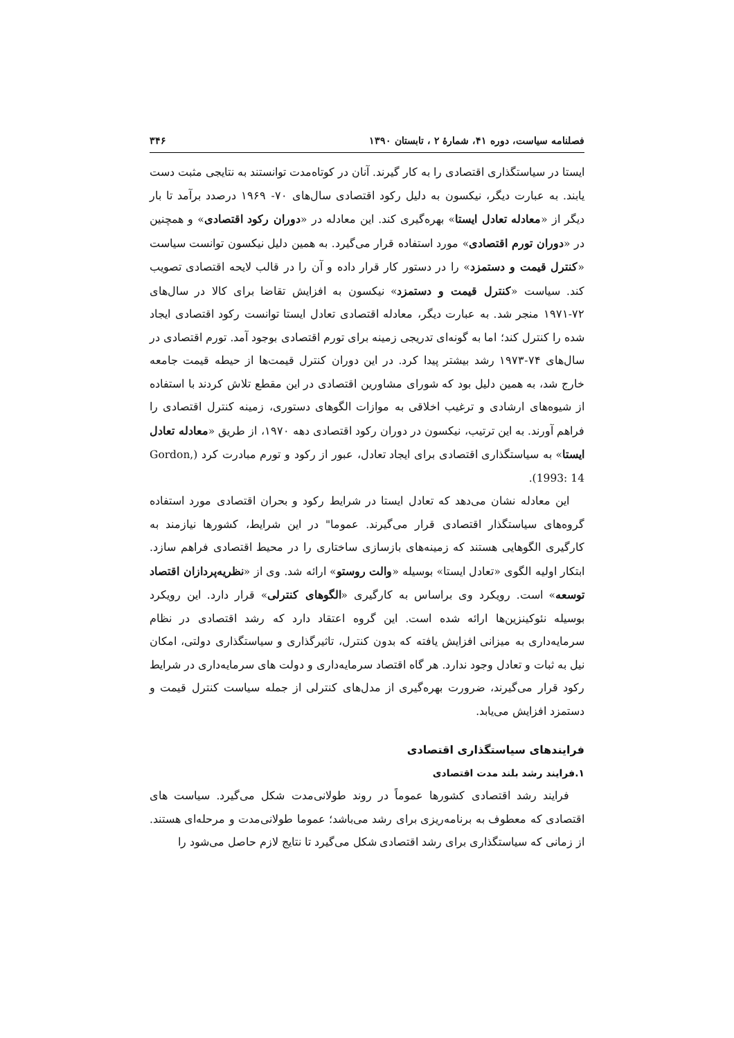فصلنامه سیاست، دوره ۴۱، شمارۀ ۲ ، تابستان ۱۳۹۰ ۳۴۶
ایستا در سیاستگذاری اقتصادی را به کار گیرند. آنان در کوتاه‌مدت توانستند به نتایجی مثبت دست یابند. به عبارت دیگر، نیکسون به دلیل رکود اقتصادی سال‌های ۷۰- ۱۹۶۹ درصدد برآمد تا بار دیگر از «معادله تعادل ایستا» بهره‌گیری کند. این معادله در «دوران رکود اقتصادی» و همچنین در «دوران تورم اقتصادی» مورد استفاده قرار می‌گیرد. به همین دلیل نیکسون توانست سیاست «کنترل قیمت و دستمزد» را در دستور کار قرار داده و آن را در قالب لایحه اقتصادی تصویب کند. سیاست «کنترل قیمت و دستمزد» نیکسون به افزایش تقاضا برای کالا در سال‌های ۷۲-۱۹۷۱ منجر شد. به عبارت دیگر، معادله اقتصادی تعادل ایستا توانست رکود اقتصادی ایجاد شده را کنترل کند؛ اما به گونه‌ای تدریجی زمینه برای تورم اقتصادی بوجود آمد. تورم اقتصادی در سال‌های ۷۴-۱۹۷۳ رشد بیشتر پیدا کرد. در این دوران کنترل قیمت‌ها از حیطه قیمت جامعه خارج شد، به همین دلیل بود که شورای مشاورین اقتصادی در این مقطع تلاش کردند با استفاده از شیوه‌های ارشادی و ترغیب اخلاقی به موازات الگوهای دستوری، زمینه کنترل اقتصادی را فراهم آورند. به این ترتیب، نیکسون در دوران رکود اقتصادی دهه ۱۹۷۰، از طریق «معادله تعادل ایستا» به سیاستگذاری اقتصادی برای ایجاد تعادل، عبور از رکود و تورم مبادرت کرد (Gordon, 1993: 14).
این معادله نشان می‌دهد که تعادل ایستا در شرایط رکود و بحران اقتصادی مورد استفاده گروه‌های سیاستگذار اقتصادی قرار می‌گیرند. عموما" در این شرایط، کشورها نیازمند به کارگیری الگوهایی هستند که زمینه‌های بازسازی ساختاری را در محیط اقتصادی فراهم سازد. ابتکار اولیه الگوی «تعادل ایستا» بوسیله «والت روستو» ارائه شد. وی از «نظریه‌پردازان اقتصاد توسعه» است. رویکرد وی براساس به کارگیری «الگوهای کنترلی» قرار دارد. این رویکرد بوسیله نئوکینزین‌ها ارائه شده است. این گروه اعتقاد دارد که رشد اقتصادی در نظام سرمایه‌داری به میزانی افزایش یافته که بدون کنترل، تاثیرگذاری و سیاستگذاری دولتی، امکان نیل به ثبات و تعادل وجود ندارد. هر گاه اقتصاد سرمایه‌داری و دولت های سرمایه‌داری در شرایط رکود قرار می‌گیرند، ضرورت بهره‌گیری از مدل‌های کنترلی از جمله سیاست کنترل قیمت و دستمزد افزایش می‌یابد.
فرایندهای سیاستگذاری اقتصادی
۱.فرایند رشد بلند مدت اقتصادی
فرایند رشد اقتصادی کشورها عموماً در روند طولانی‌مدت شکل می‌گیرد. سیاست های اقتصادی که معطوف به برنامه‌ریزی برای رشد می‌باشد؛ عموما طولانی‌مدت و مرحله‌ای هستند. از زمانی که سیاستگذاری برای رشد اقتصادی شکل می‌گیرد تا نتایج لازم حاصل می‌شود را